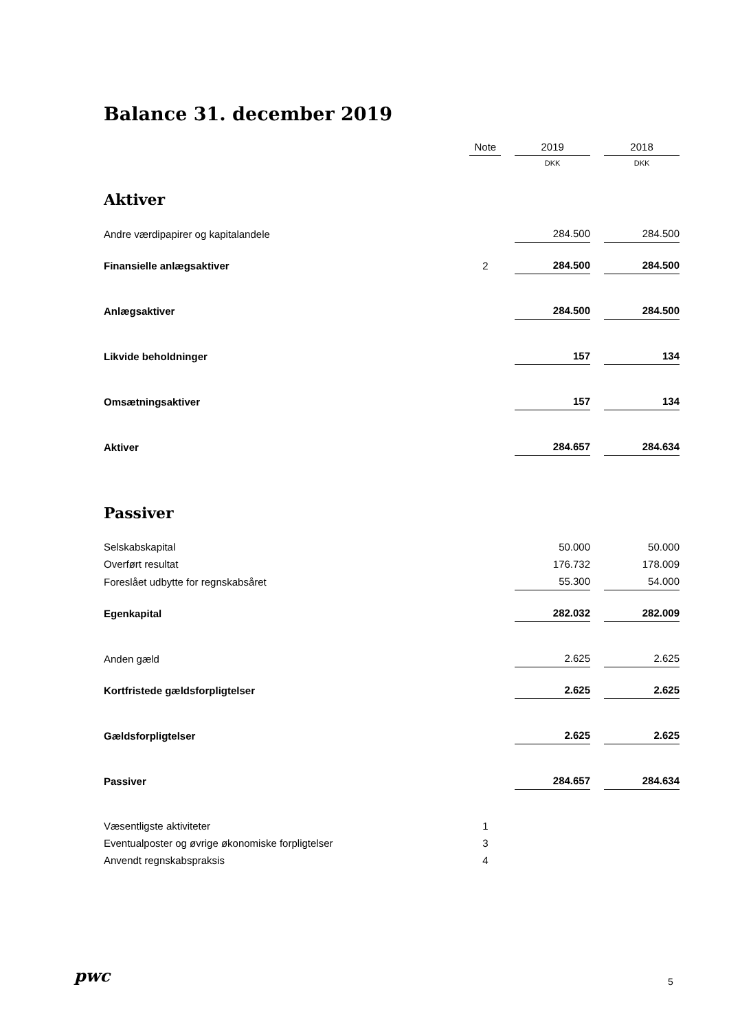Balance 31. december 2019
| | Note | 2019 | 2018 |
| --- | --- | --- | --- |
| | | DKK | DKK |
Aktiver
| Andre værdipapirer og kapitalandele | | 284.500 | 284.500 |
| Finansielle anlægsaktiver | 2 | 284.500 | 284.500 |
| Anlægsaktiver | | 284.500 | 284.500 |
| Likvide beholdninger | | 157 | 134 |
| Omsætningsaktiver | | 157 | 134 |
| Aktiver | | 284.657 | 284.634 |
Passiver
| Selskabskapital | | 50.000 | 50.000 |
| Overført resultat | | 176.732 | 178.009 |
| Foreslået udbytte for regnskabsåret | | 55.300 | 54.000 |
| Egenkapital | | 282.032 | 282.009 |
| Anden gæld | | 2.625 | 2.625 |
| Kortfristede gældsforpligtelser | | 2.625 | 2.625 |
| Gældsforpligtelser | | 2.625 | 2.625 |
| Passiver | | 284.657 | 284.634 |
| Væsentligste aktiviteter | 1 | | |
| Eventualposter og øvrige økonomiske forpligtelser | 3 | | |
| Anvendt regnskabspraksis | 4 | | |
pwc 5